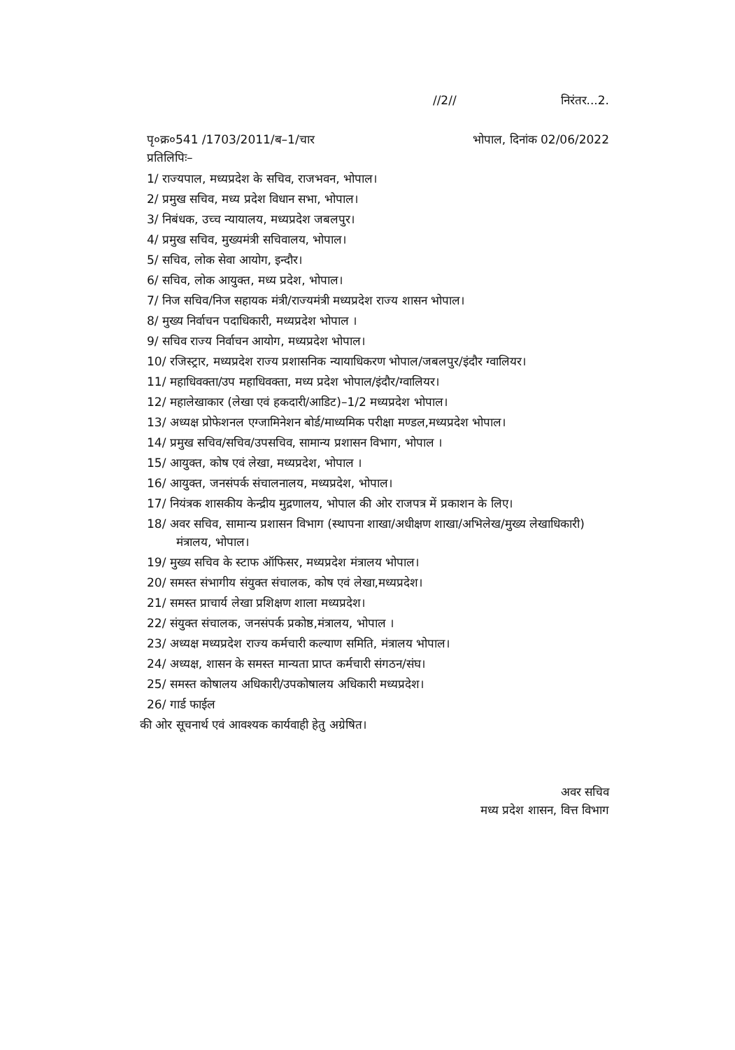//2// निरंतर...2.
पृ०क्र०541 /1703/2011/ब–1/चार भोपाल, दिनांक 02/06/2022
प्रतिलिपिः–
1/ राज्यपाल, मध्यप्रदेश के सचिव, राजभवन, भोपाल।
2/ प्रमुख सचिव, मध्य प्रदेश विधान सभा, भोपाल।
3/ निबंधक, उच्च न्यायालय, मध्यप्रदेश जबलपुर।
4/ प्रमुख सचिव, मुख्यमंत्री सचिवालय, भोपाल।
5/ सचिव, लोक सेवा आयोग, इन्दौर।
6/ सचिव, लोक आयुक्त, मध्य प्रदेश, भोपाल।
7/ निज सचिव/निज सहायक मंत्री/राज्यमंत्री मध्यप्रदेश राज्य शासन भोपाल।
8/ मुख्य निर्वाचन पदाधिकारी, मध्यप्रदेश भोपाल ।
9/ सचिव राज्य निर्वाचन आयोग, मध्यप्रदेश भोपाल।
10/ रजिस्ट्रार, मध्यप्रदेश राज्य प्रशासनिक न्यायाधिकरण भोपाल/जबलपुर/इंदौर ग्वालियर।
11/ महाधिवक्ता/उप महाधिवक्ता, मध्य प्रदेश भोपाल/इंदौर/ग्वालियर।
12/ महालेखाकार (लेखा एवं हकदारी/आडिट)–1/2 मध्यप्रदेश भोपाल।
13/ अध्यक्ष प्रोफेशनल एग्जामिनेशन बोर्ड/माध्यमिक परीक्षा मण्डल,मध्यप्रदेश भोपाल।
14/ प्रमुख सचिव/सचिव/उपसचिव, सामान्य प्रशासन विभाग, भोपाल ।
15/ आयुक्त, कोष एवं लेखा, मध्यप्रदेश, भोपाल ।
16/ आयुक्त, जनसंपर्क संचालनालय, मध्यप्रदेश, भोपाल।
17/ नियंत्रक शासकीय केन्द्रीय मुद्रणालय, भोपाल की ओर राजपत्र में प्रकाशन के लिए।
18/ अवर सचिव, सामान्य प्रशासन विभाग (स्थापना शाखा/अधीक्षण शाखा/अभिलेख/मुख्य लेखाधिकारी) मंत्रालय, भोपाल।
19/ मुख्य सचिव के स्टाफ ऑफिसर, मध्यप्रदेश मंत्रालय भोपाल।
20/ समस्त संभागीय संयुक्त संचालक, कोष एवं लेखा,मध्यप्रदेश।
21/ समस्त प्राचार्य लेखा प्रशिक्षण शाला मध्यप्रदेश।
22/ संयुक्त संचालक, जनसंपर्क प्रकोष्ठ,मंत्रालय, भोपाल ।
23/ अध्यक्ष मध्यप्रदेश राज्य कर्मचारी कल्याण समिति, मंत्रालय भोपाल।
24/ अध्यक्ष, शासन के समस्त मान्यता प्राप्त कर्मचारी संगठन/संघ।
25/ समस्त कोषालय अधिकारी/उपकोषालय अधिकारी मध्यप्रदेश।
26/ गार्ड फाईल
की ओर सूचनार्थ एवं आवश्यक कार्यवाही हेतु अग्रेषित।
अवर सचिव
मध्य प्रदेश शासन, वित्त विभाग